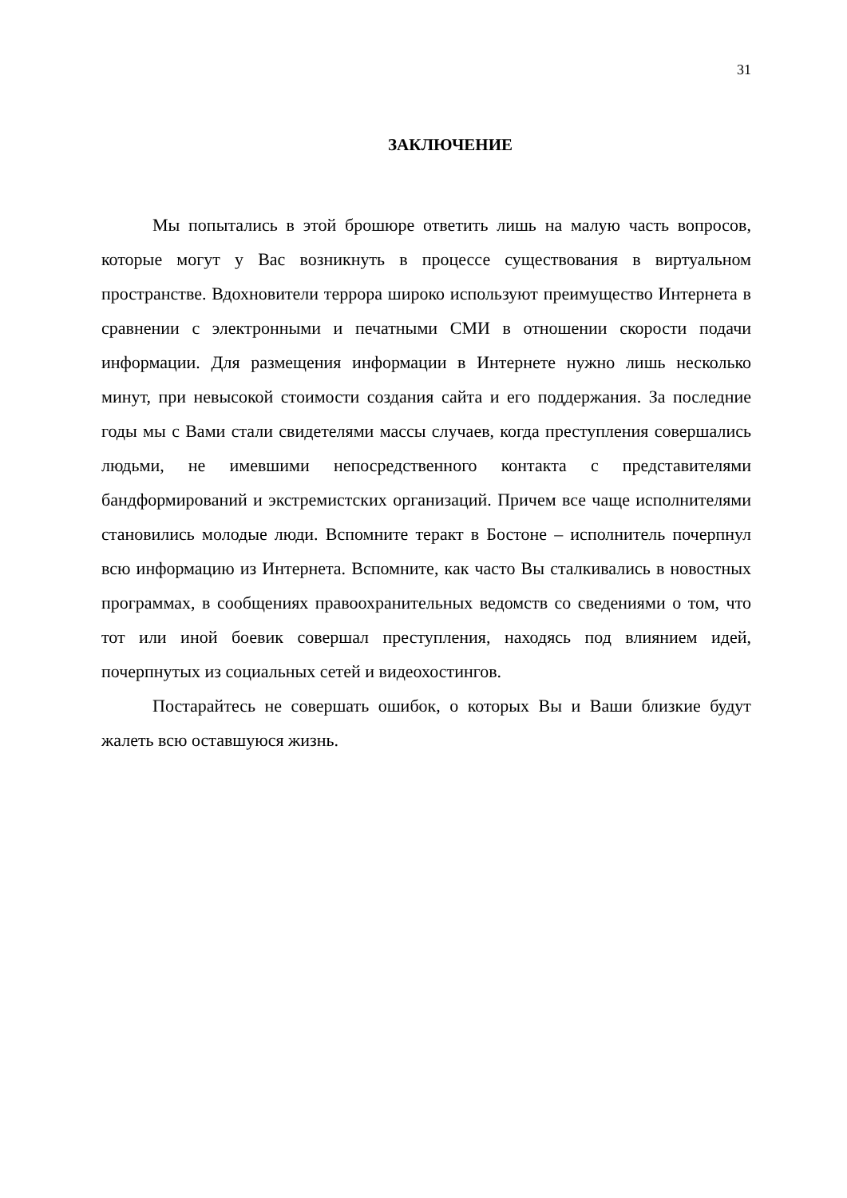31
ЗАКЛЮЧЕНИЕ
Мы попытались в этой брошюре ответить лишь на малую часть вопросов, которые могут у Вас возникнуть в процессе существования в виртуальном пространстве. Вдохновители террора широко используют преимущество Интернета в сравнении с электронными и печатными СМИ в отношении скорости подачи информации. Для размещения информации в Интернете нужно лишь несколько минут, при невысокой стоимости создания сайта и его поддержания. За последние годы мы с Вами стали свидетелями массы случаев, когда преступления совершались людьми, не имевшими непосредственного контакта с представителями бандформирований и экстремистских организаций. Причем все чаще исполнителями становились молодые люди. Вспомните теракт в Бостоне – исполнитель почерпнул всю информацию из Интернета. Вспомните, как часто Вы сталкивались в новостных программах, в сообщениях правоохранительных ведомств со сведениями о том, что тот или иной боевик совершал преступления, находясь под влиянием идей, почерпнутых из социальных сетей и видеохостингов.
Постарайтесь не совершать ошибок, о которых Вы и Ваши близкие будут жалеть всю оставшуюся жизнь.